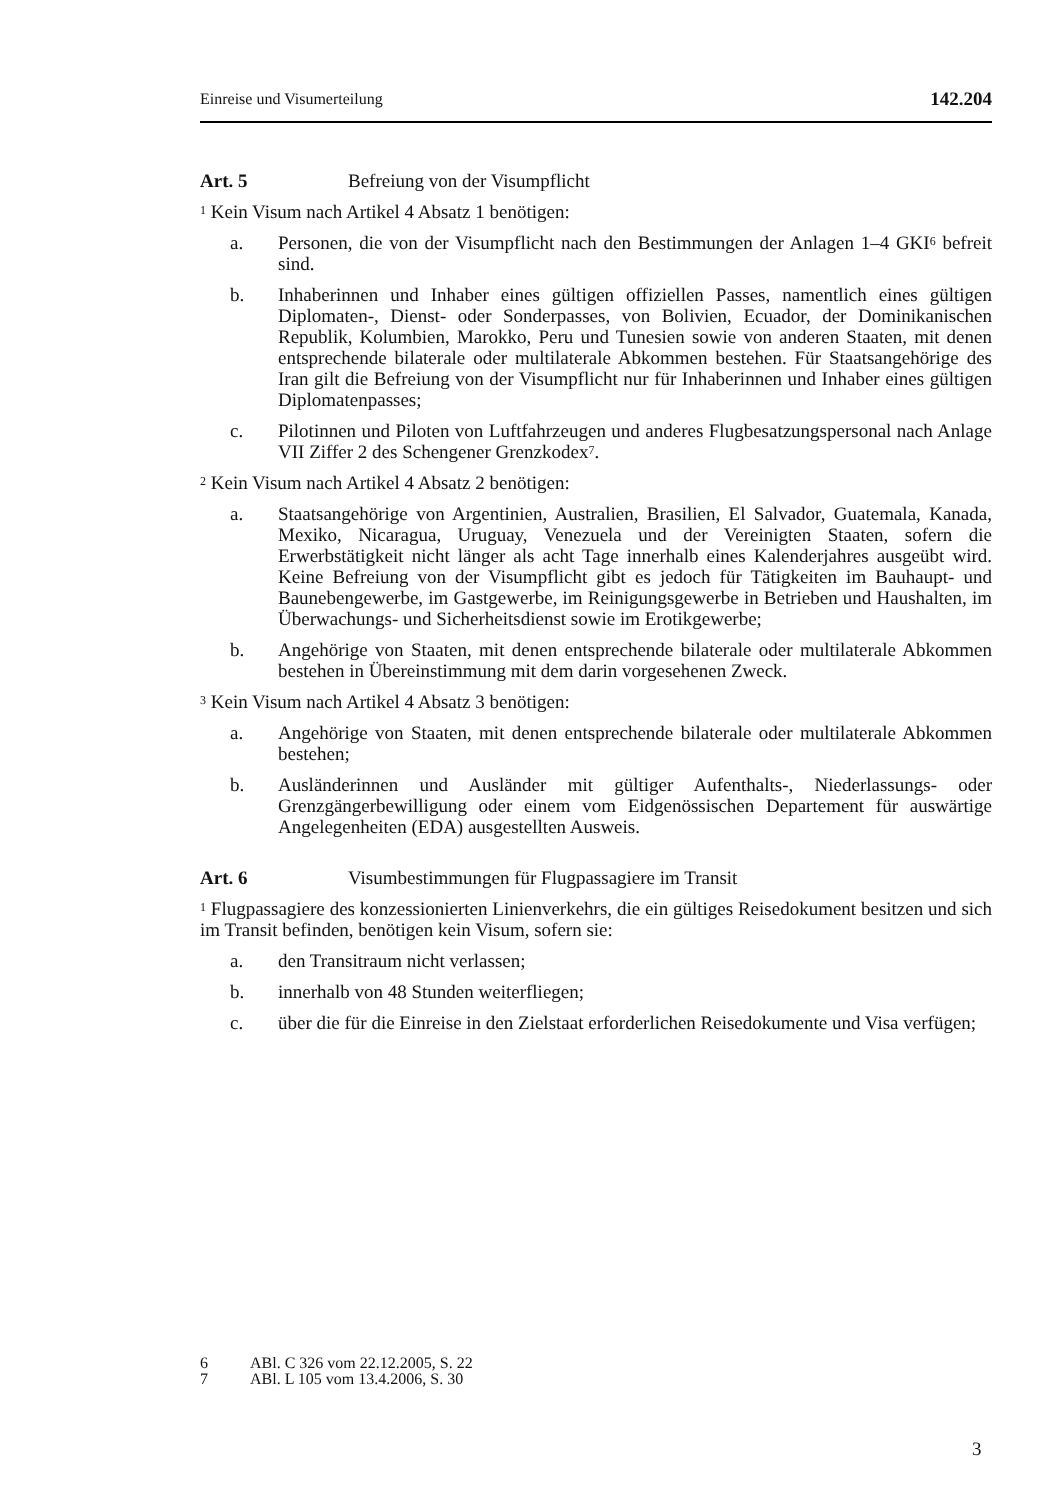Einreise und Visumerteilung 142.204
Art. 5 Befreiung von der Visumpflicht
<sup>1</sup> Kein Visum nach Artikel 4 Absatz 1 benötigen:
a. Personen, die von der Visumpflicht nach den Bestimmungen der Anlagen 1–4 GKI<sup>6</sup> befreit sind.
b. Inhaberinnen und Inhaber eines gültigen offiziellen Passes, namentlich eines gültigen Diplomaten-, Dienst- oder Sonderpasses, von Bolivien, Ecuador, der Dominikanischen Republik, Kolumbien, Marokko, Peru und Tunesien sowie von anderen Staaten, mit denen entsprechende bilaterale oder multilaterale Abkommen bestehen. Für Staatsangehörige des Iran gilt die Befreiung von der Visumpflicht nur für Inhaberinnen und Inhaber eines gültigen Diplomatenpasses;
c. Pilotinnen und Piloten von Luftfahrzeugen und anderes Flugbesatzungspersonal nach Anlage VII Ziffer 2 des Schengener Grenzkodex<sup>7</sup>.
<sup>2</sup> Kein Visum nach Artikel 4 Absatz 2 benötigen:
a. Staatsangehörige von Argentinien, Australien, Brasilien, El Salvador, Guatemala, Kanada, Mexiko, Nicaragua, Uruguay, Venezuela und der Vereinigten Staaten, sofern die Erwerbstätigkeit nicht länger als acht Tage innerhalb eines Kalenderjahres ausgeübt wird. Keine Befreiung von der Visumpflicht gibt es jedoch für Tätigkeiten im Bauhaupt- und Baunebengewerbe, im Gastgewerbe, im Reinigungsgewerbe in Betrieben und Haushalten, im Überwachungs- und Sicherheitsdienst sowie im Erotikgewerbe;
b. Angehörige von Staaten, mit denen entsprechende bilaterale oder multilaterale Abkommen bestehen in Übereinstimmung mit dem darin vorgesehenen Zweck.
<sup>3</sup> Kein Visum nach Artikel 4 Absatz 3 benötigen:
a. Angehörige von Staaten, mit denen entsprechende bilaterale oder multilaterale Abkommen bestehen;
b. Ausländerinnen und Ausländer mit gültiger Aufenthalts-, Niederlassungs- oder Grenzgängerbewilligung oder einem vom Eidgenössischen Departement für auswärtige Angelegenheiten (EDA) ausgestellten Ausweis.
Art. 6 Visumbestimmungen für Flugpassagiere im Transit
<sup>1</sup> Flugpassagiere des konzessionierten Linienverkehrs, die ein gültiges Reisedokument besitzen und sich im Transit befinden, benötigen kein Visum, sofern sie:
a. den Transitraum nicht verlassen;
b. innerhalb von 48 Stunden weiterfliegen;
c. über die für die Einreise in den Zielstaat erforderlichen Reisedokumente und Visa verfügen;
6 ABl. C 326 vom 22.12.2005, S. 22
7 ABl. L 105 vom 13.4.2006, S. 30
3